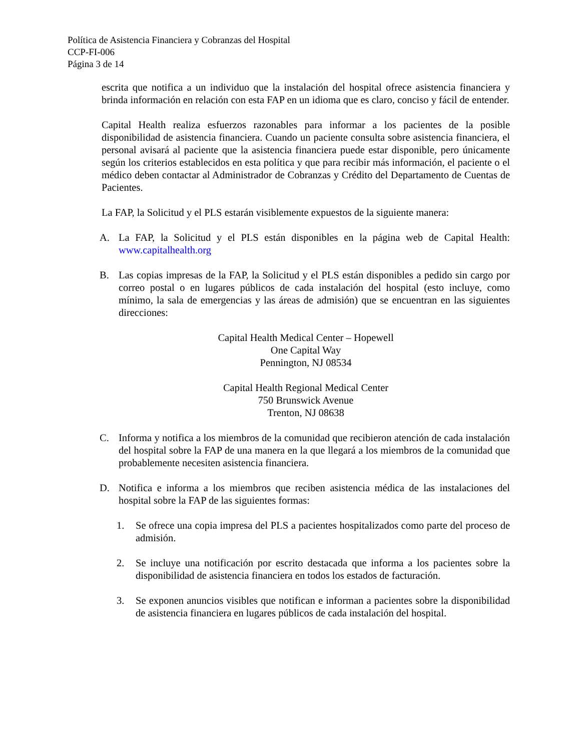Política de Asistencia Financiera y Cobranzas del Hospital
CCP-FI-006
Página 3 de 14
escrita que notifica a un individuo que la instalación del hospital ofrece asistencia financiera y brinda información en relación con esta FAP en un idioma que es claro, conciso y fácil de entender.
Capital Health realiza esfuerzos razonables para informar a los pacientes de la posible disponibilidad de asistencia financiera. Cuando un paciente consulta sobre asistencia financiera, el personal avisará al paciente que la asistencia financiera puede estar disponible, pero únicamente según los criterios establecidos en esta política y que para recibir más información, el paciente o el médico deben contactar al Administrador de Cobranzas y Crédito del Departamento de Cuentas de Pacientes.
La FAP, la Solicitud y el PLS estarán visiblemente expuestos de la siguiente manera:
A. La FAP, la Solicitud y el PLS están disponibles en la página web de Capital Health: www.capitalhealth.org
B. Las copias impresas de la FAP, la Solicitud y el PLS están disponibles a pedido sin cargo por correo postal o en lugares públicos de cada instalación del hospital (esto incluye, como mínimo, la sala de emergencias y las áreas de admisión) que se encuentran en las siguientes direcciones:
Capital Health Medical Center – Hopewell
One Capital Way
Pennington, NJ 08534
Capital Health Regional Medical Center
750 Brunswick Avenue
Trenton, NJ 08638
C. Informa y notifica a los miembros de la comunidad que recibieron atención de cada instalación del hospital sobre la FAP de una manera en la que llegará a los miembros de la comunidad que probablemente necesiten asistencia financiera.
D. Notifica e informa a los miembros que reciben asistencia médica de las instalaciones del hospital sobre la FAP de las siguientes formas:
1. Se ofrece una copia impresa del PLS a pacientes hospitalizados como parte del proceso de admisión.
2. Se incluye una notificación por escrito destacada que informa a los pacientes sobre la disponibilidad de asistencia financiera en todos los estados de facturación.
3. Se exponen anuncios visibles que notifican e informan a pacientes sobre la disponibilidad de asistencia financiera en lugares públicos de cada instalación del hospital.